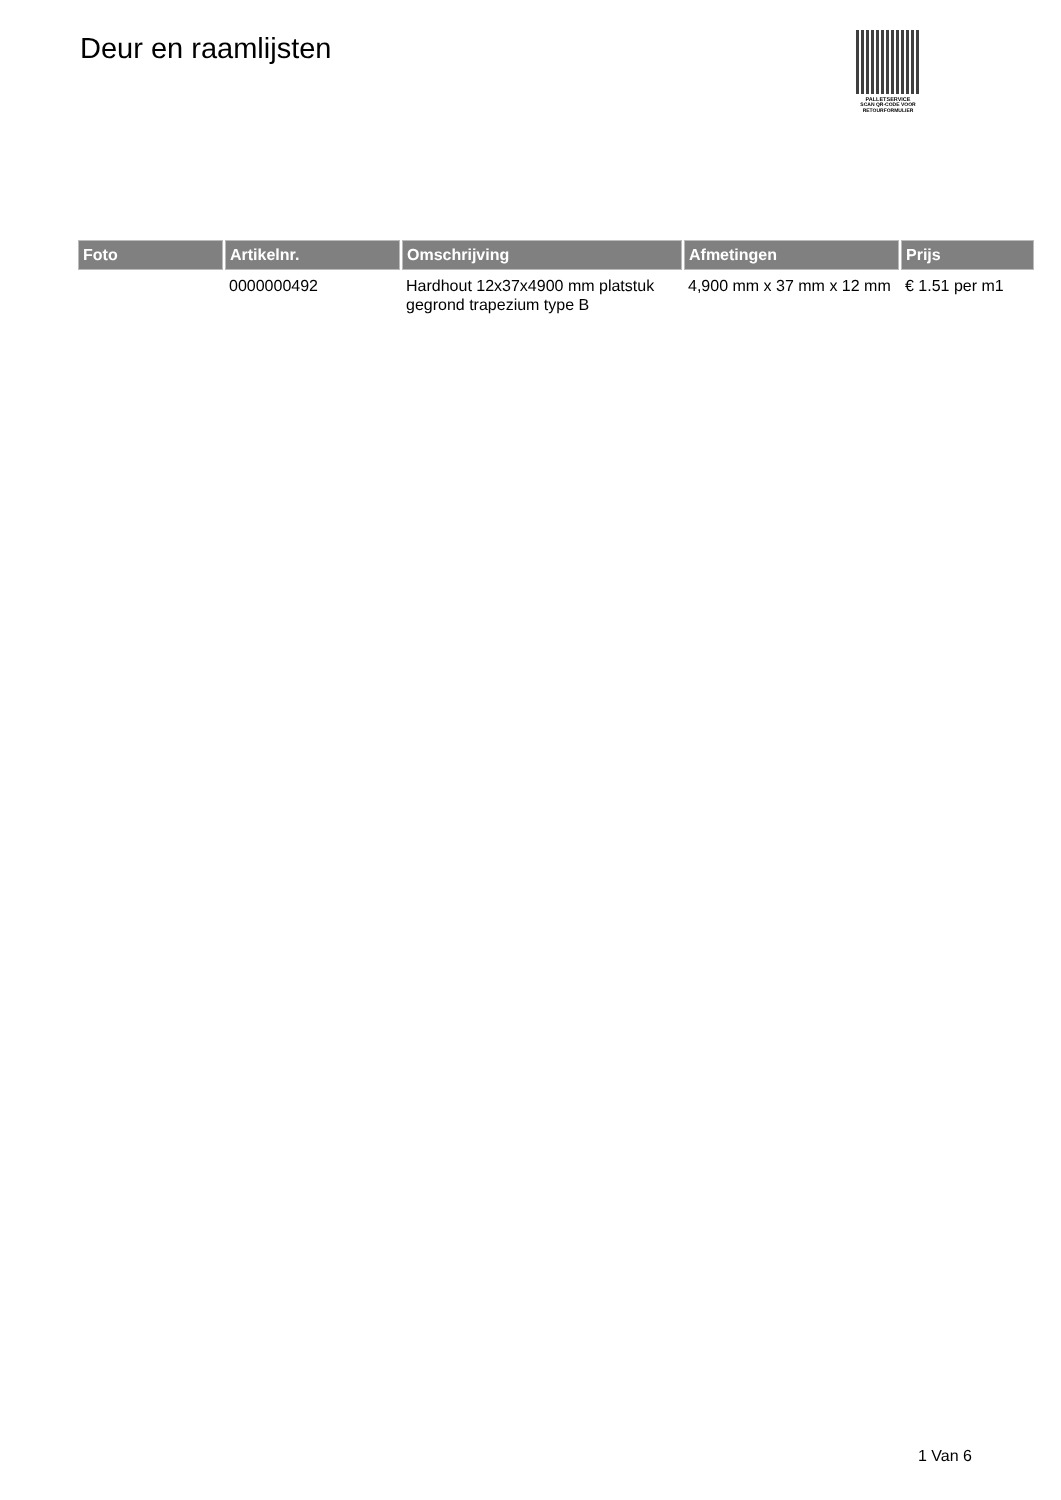Deur en raamlijsten
PALLETSERVICE
SCAN QR-CODE VOOR
RETOURFORMULIER
| Foto | Artikelnr. | Omschrijving | Afmetingen | Prijs |
| --- | --- | --- | --- | --- |
| | 0000000492 | Hardhout 12x37x4900 mm platstuk gegrond trapezium type B | 4,900 mm x 37 mm x 12 mm | € 1.51 per m1 |
1 Van 6